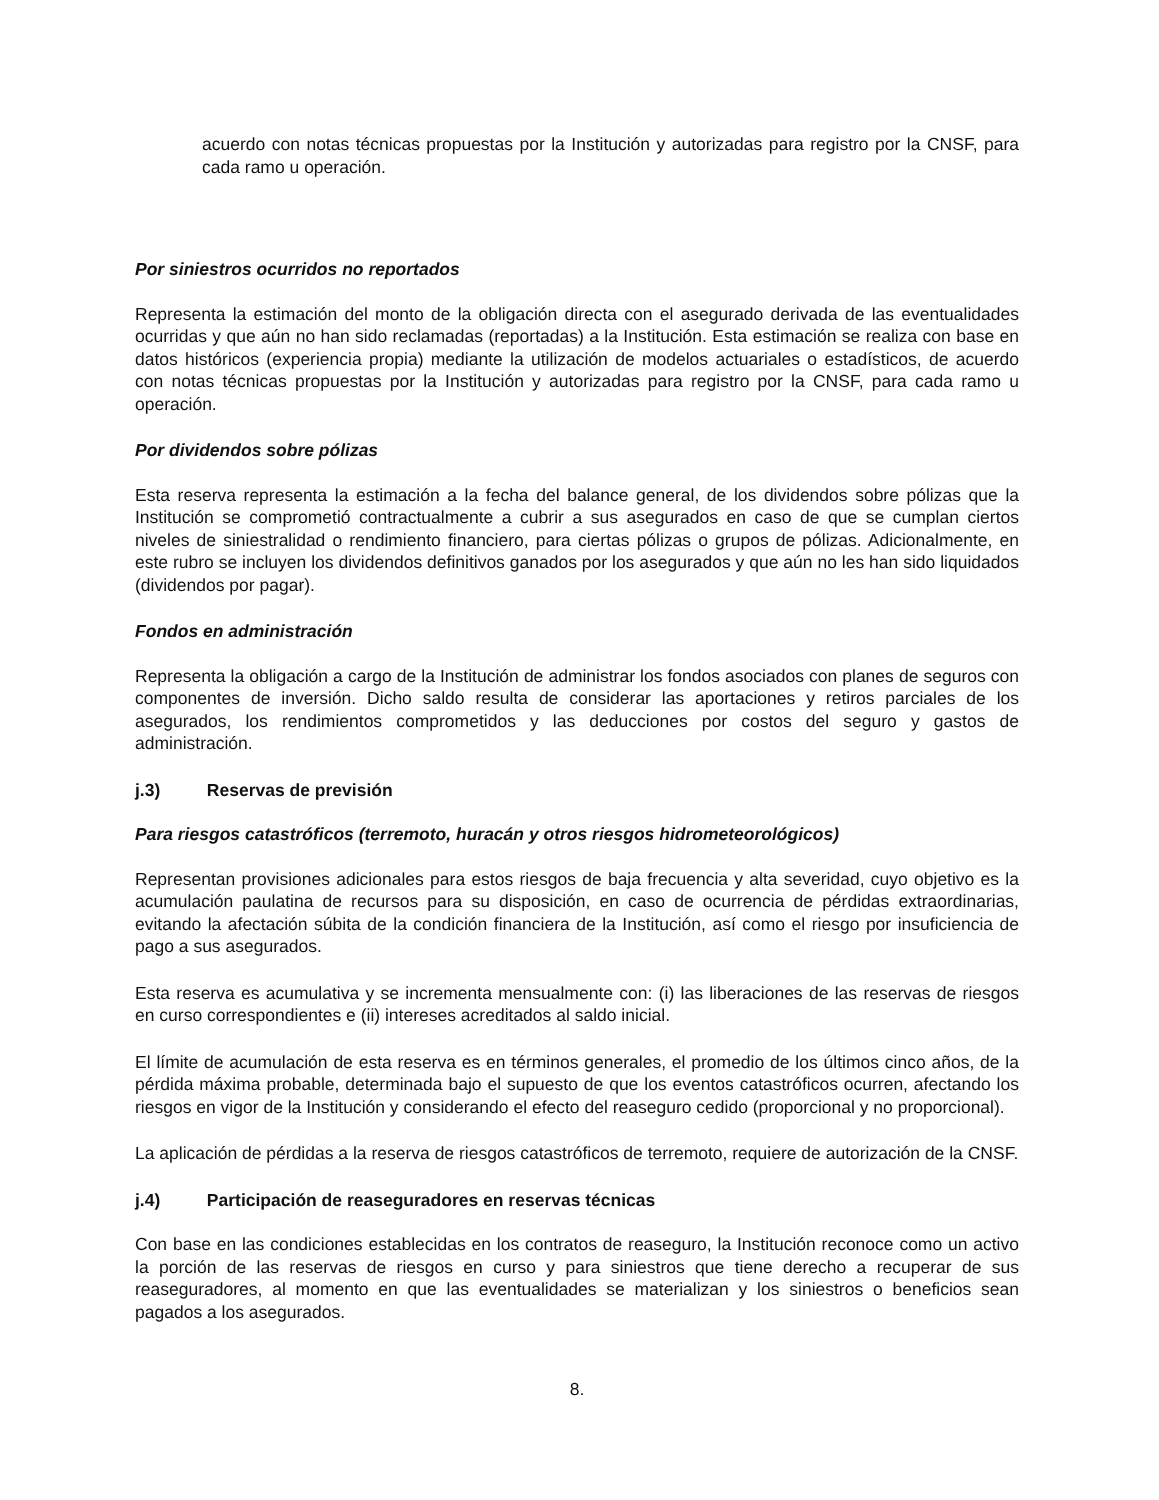acuerdo con notas técnicas propuestas por la Institución y autorizadas para registro por la CNSF, para cada ramo u operación.
Por siniestros ocurridos no reportados
Representa la estimación del monto de la obligación directa con el asegurado derivada de las eventualidades ocurridas y que aún no han sido reclamadas (reportadas) a la Institución. Esta estimación se realiza con base en datos históricos (experiencia propia) mediante la utilización de modelos actuariales o estadísticos, de acuerdo con notas técnicas propuestas por la Institución y autorizadas para registro por la CNSF, para cada ramo u operación.
Por dividendos sobre pólizas
Esta reserva representa la estimación a la fecha del balance general, de los dividendos sobre pólizas que la Institución se comprometió contractualmente a cubrir a sus asegurados en caso de que se cumplan ciertos niveles de siniestralidad o rendimiento financiero, para ciertas pólizas o grupos de pólizas. Adicionalmente, en este rubro se incluyen los dividendos definitivos ganados por los asegurados y que aún no les han sido liquidados (dividendos por pagar).
Fondos en administración
Representa la obligación a cargo de la Institución de administrar los fondos asociados con planes de seguros con componentes de inversión. Dicho saldo resulta de considerar las aportaciones y retiros parciales de los asegurados, los rendimientos comprometidos y las deducciones por costos del seguro y gastos de administración.
j.3) Reservas de previsión
Para riesgos catastróficos (terremoto, huracán y otros riesgos hidrometeorológicos)
Representan provisiones adicionales para estos riesgos de baja frecuencia y alta severidad, cuyo objetivo es la acumulación paulatina de recursos para su disposición, en caso de ocurrencia de pérdidas extraordinarias, evitando la afectación súbita de la condición financiera de la Institución, así como el riesgo por insuficiencia de pago a sus asegurados.
Esta reserva es acumulativa y se incrementa mensualmente con: (i) las liberaciones de las reservas de riesgos en curso correspondientes e (ii) intereses acreditados al saldo inicial.
El límite de acumulación de esta reserva es en términos generales, el promedio de los últimos cinco años, de la pérdida máxima probable, determinada bajo el supuesto de que los eventos catastróficos ocurren, afectando los riesgos en vigor de la Institución y considerando el efecto del reaseguro cedido (proporcional y no proporcional).
La aplicación de pérdidas a la reserva de riesgos catastróficos de terremoto, requiere de autorización de la CNSF.
j.4) Participación de reaseguradores en reservas técnicas
Con base en las condiciones establecidas en los contratos de reaseguro, la Institución reconoce como un activo la porción de las reservas de riesgos en curso y para siniestros que tiene derecho a recuperar de sus reaseguradores, al momento en que las eventualidades se materializan y los siniestros o beneficios sean pagados a los asegurados.
8.